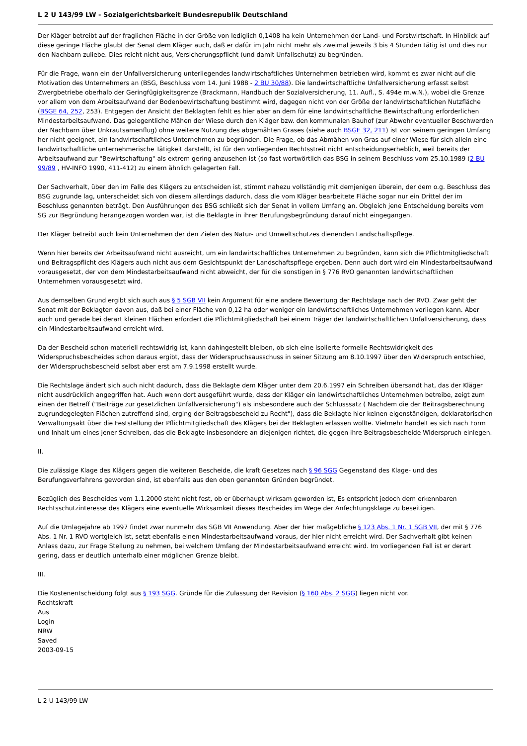L 2 U 143/99 LW - Sozialgerichtsbarkeit Bundesrepublik Deutschland
Der Kläger betreibt auf der fraglichen Fläche in der Größe von lediglich 0,1408 ha kein Unternehmen der Land- und Forstwirtschaft. In Hinblick auf diese geringe Fläche glaubt der Senat dem Kläger auch, daß er dafür im Jahr nicht mehr als zweimal jeweils 3 bis 4 Stunden tätig ist und dies nur den Nachbarn zuliebe. Dies reicht nicht aus, Versicherungspflicht (und damit Unfallschutz) zu begründen.
Für die Frage, wann ein der Unfallversicherung unterliegendes landwirtschaftliches Unternehmen betrieben wird, kommt es zwar nicht auf die Motivation des Unternehmers an (BSG, Beschluss vom 14. Juni 1988 - 2 BU 30/88). Die landwirtschaftliche Unfallversicherung erfasst selbst Zwergbetriebe oberhalb der Geringfügigkeitsgrenze (Brackmann, Handbuch der Sozialversicherung, 11. Aufl., S. 494e m.w.N.), wobei die Grenze vor allem von dem Arbeitsaufwand der Bodenbewirtschaftung bestimmt wird, dagegen nicht von der Größe der landwirtschaftlichen Nutzfläche (BSGE 64, 252, 253). Entgegen der Ansicht der Beklagten fehlt es hier aber an dem für eine landwirtschaftliche Bewirtschaftung erforderlichen Mindestarbeitsaufwand. Das gelegentliche Mähen der Wiese durch den Kläger bzw. den kommunalen Bauhof (zur Abwehr eventueller Beschwerden der Nachbarn über Unkrautsamenflug) ohne weitere Nutzung des abgemähten Grases (siehe auch BSGE 32, 211) ist von seinem geringen Umfang her nicht geeignet, ein landwirtschaftliches Unternehmen zu begründen. Die Frage, ob das Abmähen von Gras auf einer Wiese für sich allein eine landwirtschaftliche unternehmerische Tätigkeit darstellt, ist für den vorliegenden Rechtsstreit nicht entscheidungserheblich, weil bereits der Arbeitsaufwand zur "Bewirtschaftung" als extrem gering anzusehen ist (so fast wortwörtlich das BSG in seinem Beschluss vom 25.10.1989 (2 BU 99/89 , HV-INFO 1990, 411-412) zu einem ähnlich gelagerten Fall.
Der Sachverhalt, über den im Falle des Klägers zu entscheiden ist, stimmt nahezu vollständig mit demjenigen überein, der dem o.g. Beschluss des BSG zugrunde lag, unterscheidet sich von diesem allerdings dadurch, dass die vom Kläger bearbeitete Fläche sogar nur ein Drittel der im Beschluss genannten beträgt. Den Ausführungen des BSG schließt sich der Senat in vollem Umfang an. Obgleich jene Entscheidung bereits vom SG zur Begründung herangezogen worden war, ist die Beklagte in ihrer Berufungsbegründung darauf nicht eingegangen.
Der Kläger betreibt auch kein Unternehmen der den Zielen des Natur- und Umweltschutzes dienenden Landschaftspflege.
Wenn hier bereits der Arbeitsaufwand nicht ausreicht, um ein landwirtschaftliches Unternehmen zu begründen, kann sich die Pflichtmitgliedschaft und Beitragspflicht des Klägers auch nicht aus dem Gesichtspunkt der Landschaftspflege ergeben. Denn auch dort wird ein Mindestarbeitsaufwand vorausgesetzt, der von dem Mindestarbeitsaufwand nicht abweicht, der für die sonstigen in § 776 RVO genannten landwirtschaftlichen Unternehmen vorausgesetzt wird.
Aus demselben Grund ergibt sich auch aus § 5 SGB VII kein Argument für eine andere Bewertung der Rechtslage nach der RVO. Zwar geht der Senat mit der Beklagten davon aus, daß bei einer Fläche von 0,12 ha oder weniger ein landwirtschaftliches Unternehmen vorliegen kann. Aber auch und gerade bei derart kleinen Flächen erfordert die Pflichtmitgliedschaft bei einem Träger der landwirtschaftlichen Unfallversicherung, dass ein Mindestarbeitsaufwand erreicht wird.
Da der Bescheid schon materiell rechtswidrig ist, kann dahingestellt bleiben, ob sich eine isolierte formelle Rechtswidrigkeit des Widerspruchsbescheides schon daraus ergibt, dass der Widerspruchsausschuss in seiner Sitzung am 8.10.1997 über den Widerspruch entschied, der Widerspruchsbescheid selbst aber erst am 7.9.1998 erstellt wurde.
Die Rechtslage ändert sich auch nicht dadurch, dass die Beklagte dem Kläger unter dem 20.6.1997 ein Schreiben übersandt hat, das der Kläger nicht ausdrücklich angegriffen hat. Auch wenn dort ausgeführt wurde, dass der Kläger ein landwirtschaftliches Unternehmen betreibe, zeigt zum einen der Betreff ("Beiträge zur gesetzlichen Unfallversicherung") als insbesondere auch der Schlusssatz ( Nachdem die der Beitragsberechnung zugrundegelegten Flächen zutreffend sind, erging der Beitragsbescheid zu Recht"), dass die Beklagte hier keinen eigenständigen, deklaratorischen Verwaltungsakt über die Feststellung der Pflichtmitgliedschaft des Klägers bei der Beklagten erlassen wollte. Vielmehr handelt es sich nach Form und Inhalt um eines jener Schreiben, das die Beklagte insbesondere an diejenigen richtet, die gegen ihre Beitragsbescheide Widerspruch einlegen.
II.
Die zulässige Klage des Klägers gegen die weiteren Bescheide, die kraft Gesetzes nach § 96 SGG Gegenstand des Klage- und des Berufungsverfahrens geworden sind, ist ebenfalls aus den oben genannten Gründen begründet.
Bezüglich des Bescheides vom 1.1.2000 steht nicht fest, ob er überhaupt wirksam geworden ist, Es entspricht jedoch dem erkennbaren Rechtsschutzinteresse des Klägers eine eventuelle Wirksamkeit dieses Bescheides im Wege der Anfechtungsklage zu beseitigen.
Auf die Umlagejahre ab 1997 findet zwar nunmehr das SGB VII Anwendung. Aber der hier maßgebliche § 123 Abs. 1 Nr. 1 SGB VII, der mit § 776 Abs. 1 Nr. 1 RVO wortgleich ist, setzt ebenfalls einen Mindestarbeitsaufwand voraus, der hier nicht erreicht wird. Der Sachverhalt gibt keinen Anlass dazu, zur Frage Stellung zu nehmen, bei welchem Umfang der Mindestarbeitsaufwand erreicht wird. Im vorliegenden Fall ist er derart gering, dass er deutlich unterhalb einer möglichen Grenze bleibt.
III.
Die Kostenentscheidung folgt aus § 193 SGG. Gründe für die Zulassung der Revision (§ 160 Abs. 2 SGG) liegen nicht vor.
Rechtskraft
Aus
Login
NRW
Saved
2003-09-15
L 2 U 143/99 LW